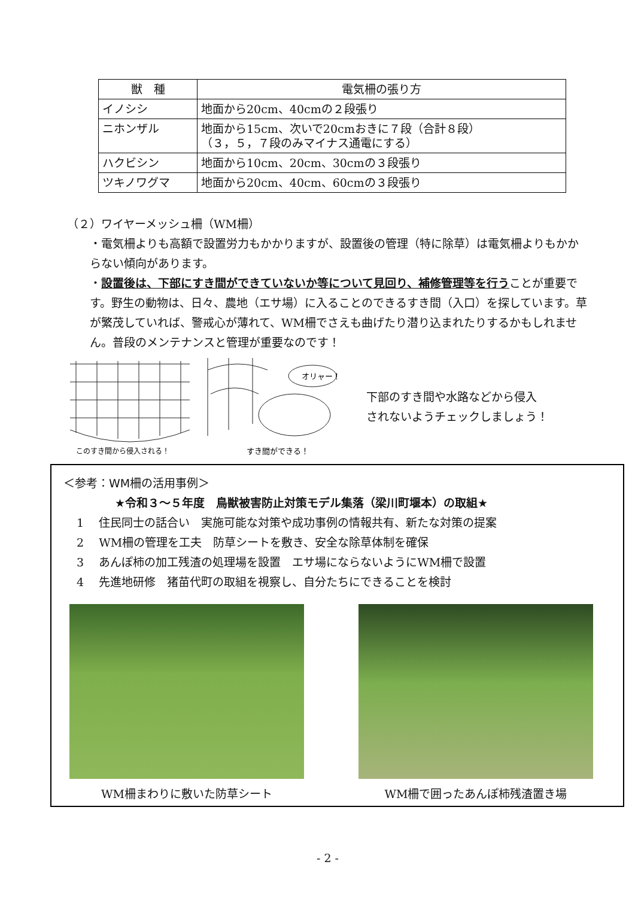| 獣 種 | 電気柵の張り方 |
| --- | --- |
| イノシシ | 地面から20cm、40cmの２段張り |
| ニホンザル | 地面から15cm、次いで20cmおきに７段（合計８段） （３，５，７段のみマイナス通電にする） |
| ハクビシン | 地面から10cm、20cm、30cmの３段張り |
| ツキノワグマ | 地面から20cm、40cm、60cmの３段張り |
（２）ワイヤーメッシュ柵（WM柵）
・電気柵よりも高額で設置労力もかかりますが、設置後の管理（特に除草）は電気柵よりもかからない傾向があります。
・設置後は、下部にすき間ができていないか等について見回り、補修管理等を行うことが重要です。野生の動物は、日々、農地（エサ場）に入ることのできるすき間（入口）を探しています。草が繁茂していれば、警戒心が薄れて、WM柵でさえも曲げたり潜り込まれたりするかもしれません。普段のメンテナンスと管理が重要なのです！
このすき間から侵入される！
オリャー！
すき間ができる！
下部のすき間や水路などから侵入
されないようチェックしましょう！
＜参考：WM柵の活用事例＞
★令和３～５年度　鳥獣被害防止対策モデル集落（梁川町堰本）の取組★
1　 住民同士の話合い　実施可能な対策や成功事例の情報共有、新たな対策の提案
2　 WM柵の管理を工夫　防草シートを敷き、安全な除草体制を確保
3　 あんぽ柿の加工残渣の処理場を設置　エサ場にならないようにWM柵で設置
4　 先進地研修　猪苗代町の取組を視察し、自分たちにできることを検討
WM柵まわりに敷いた防草シート WM柵で囲ったあんぽ柿残渣置き場
- 2 -